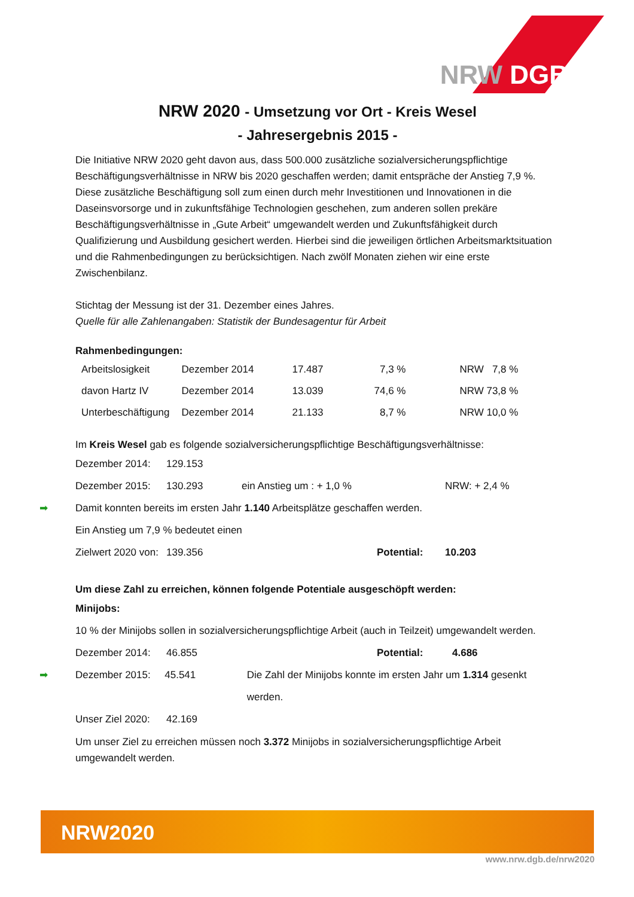NRW DGB
NRW 2020 - Umsetzung vor Ort - Kreis Wesel
- Jahresergebnis 2015 -
Die Initiative NRW 2020 geht davon aus, dass 500.000 zusätzliche sozialversicherungspflichtige Beschäftigungsverhältnisse in NRW bis 2020 geschaffen werden; damit entspräche der Anstieg 7,9 %. Diese zusätzliche Beschäftigung soll zum einen durch mehr Investitionen und Innovationen in die Daseinsvorsorge und in zukunftsfähige Technologien geschehen, zum anderen sollen prekäre Beschäftigungsverhältnisse in „Gute Arbeit“ umgewandelt werden und Zukunftsfähigkeit durch Qualifizierung und Ausbildung gesichert werden. Hierbei sind die jeweiligen örtlichen Arbeitsmarktsituation und die Rahmenbedingungen zu berücksichtigen. Nach zwölf Monaten ziehen wir eine erste Zwischenbilanz.
Stichtag der Messung ist der 31. Dezember eines Jahres.
Quelle für alle Zahlenangaben: Statistik der Bundesagentur für Arbeit
Rahmenbedingungen:
| Arbeitslosigkeit | Dezember 2014 | 17.487 | 7,3 % | NRW 7,8 % |
| davon Hartz IV | Dezember 2014 | 13.039 | 74,6 % | NRW 73,8 % |
| Unterbeschäftigung | Dezember 2014 | 21.133 | 8,7 % | NRW 10,0 % |
Im Kreis Wesel gab es folgende sozialversicherungspflichtige Beschäftigungsverhältnisse:
Dezember 2014: 129.153
Dezember 2015: 130.293 ein Anstieg um : + 1,0 % NRW: + 2,4 %
➡ Damit konnten bereits im ersten Jahr 1.140 Arbeitsplätze geschaffen werden.
Ein Anstieg um 7,9 % bedeutet einen
Zielwert 2020 von: 139.356 Potential: 10.203
Um diese Zahl zu erreichen, können folgende Potentiale ausgeschöpft werden:
Minijobs:
10 % der Minijobs sollen in sozialversicherungspflichtige Arbeit (auch in Teilzeit) umgewandelt werden.
Dezember 2014: 46.855 Potential: 4.686
➡ Dezember 2015: 45.541 Die Zahl der Minijobs konnte im ersten Jahr um 1.314 gesenkt werden.
Unser Ziel 2020: 42.169
Um unser Ziel zu erreichen müssen noch 3.372 Minijobs in sozialversicherungspflichtige Arbeit umgewandelt werden.
NRW2020
www.nrw.dgb.de/nrw2020